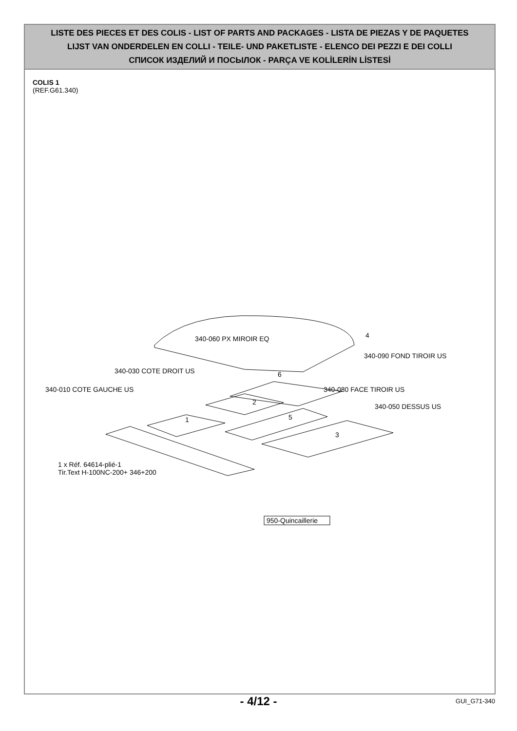LISTE DES PIECES ET DES COLIS - LIST OF PARTS AND PACKAGES - LISTA DE PIEZAS Y DE PAQUETES
LIJST VAN ONDERDELEN EN COLLI - TEILE- UND PAKETLISTE - ELENCO DEI PEZZI E DEI COLLI
СПИСОК ИЗДЕЛИЙ И ПОСЫЛОК - PARÇA VE KOLİLERİN LİSTESİ
COLIS 1
(REF.G61.340)
340-060 PX MIROIR EQ
4
340-090 FOND TIROIR US
6
340-030 COTE DROIT US
2
340-010 COTE GAUCHE US
1
340-080 FACE TIROIR US
5
340-050 DESSUS US
3
1 x Réf. 64614-plié-1
Tir.Text H-100NC-200+ 346+200
950-Quincaillerie
- 4/12 -
GUI_G71-340